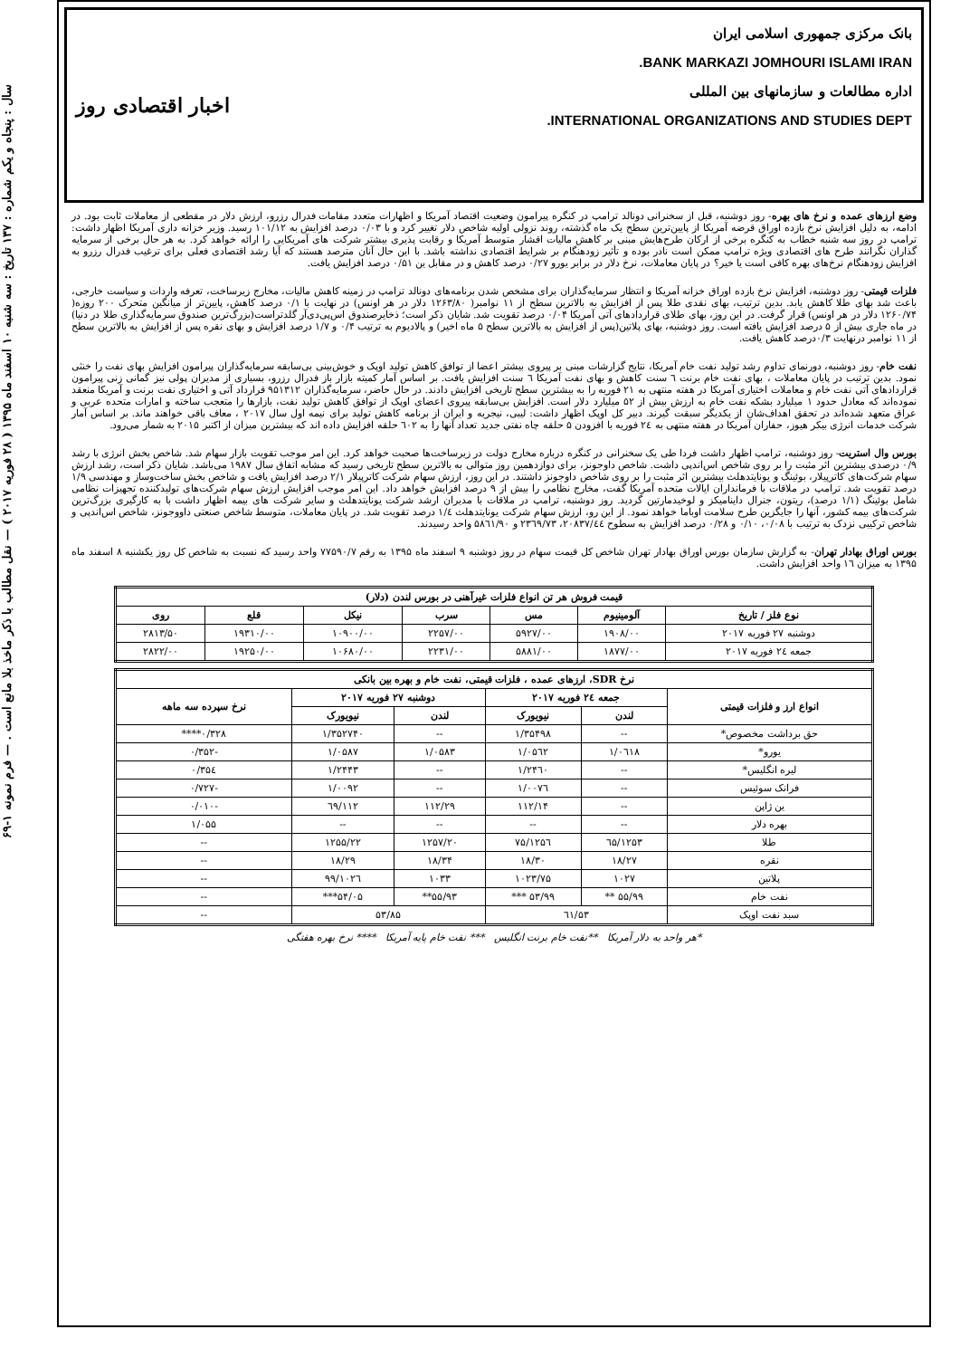سال : پنجاه و یکم شماره : ۱۳۷ تاریخ : سه شنبه ۱۰ اسفند ماه ۱۳۹۵ ( ۲۸ فوریه ۲۰۱۷ ) — نقل مطالب با ذکر ماخذ بلا مانع است . — فرم نمونه ۱-۶۹
بانک مرکزی جمهوری اسلامی ایران
BANK MARKAZI JOMHOURI ISLAMI IRAN.
اداره مطالعات و سازمانهای بین المللی
INTERNATIONAL ORGANIZATIONS AND STUDIES DEPT.
اخبار اقتصادی روز
وضع ارزهای عمده و نرخ های بهره- روز دوشنبه، قبل از سخنرانی دونالد ترامپ در کنگره پیرامون وضعیت اقتصاد آمریکا و اظهارات متعدد مقامات فدرال رزرو، ارزش دلار در مقطعی از معاملات ثابت بود. در ادامه، به دلیل افزایش نرخ بازده اوراق قرضه آمریکا از پایین‌ترین سطح یک ماه گذشته، روند نزولی اولیه شاخص دلار تغییر کرد و با ۰/۰۳ درصد افزایش به ۱۰۱/۱۲ رسید. وزیر خزانه داری آمریکا اظهار داشت: ترامپ در روز سه شنبه خطاب به کنگره برخی از ارکان طرح‌هایش مبنی بر کاهش مالیات اقشار متوسط آمریکا و رقابت پذیری بیشتر شرکت های آمریکایی را ارائه خواهد کرد. به هر حال برخی از سرمایه گذاران نگرانند طرح های اقتصادی ویژه ترامپ ممکن است نادر بوده و تأثیر زودهنگام بر شرایط اقتصادی نداشته باشد. با این حال آنان مترصد هستند که آیا رشد اقتصادی فعلی برای ترغیب فدرال رزرو به افزایش زودهنگام نرخ‌های بهره کافی است یا خیر؟ در پایان معاملات، نرخ دلار در برابر یورو ۰/۲۷ درصد کاهش و در مقابل ین ۰/۵۱ درصد افزایش یافت.
فلزات قیمتی- روز دوشنبه، افزایش نرخ بازده اوراق خزانه آمریکا و انتظار سرمایه‌گذاران برای مشخص شدن برنامه‌های دونالد ترامپ در زمینه کاهش مالیات، مخارج زیرساخت، تعرفه واردات و سیاست خارجی، باعث شد بهای طلا کاهش یابد. بدین ترتیب، بهای نقدی طلا پس از افزایش به بالاترین سطح از ۱۱ نوامبر( ۱۲۶۳/۸۰ دلار در هر اونس) در نهایت با ۰/۱ درصد کاهش، پایین‌تر از میانگین متحرک ۲۰۰ روزه( ۱۲۶۰/۷۴ دلار در هر اونس) قرار گرفت. در این روز، بهای طلای قراردادهای آتی آمریکا ۰/۰۴ درصد تقویت شد. شایان ذکر است؛ ذخایرصندوق اس‌پی‌دی‌آر گلدتراست(بزرگ‌ترین صندوق سرمایه‌گذاری طلا در دنیا) در ماه جاری بیش از ۵ درصد افزایش یافته است. روز دوشنبه، بهای پلاتین(پس از افزایش به بالاترین سطح ۵ ماه اخیر) و پالادیوم به ترتیب ۰/۴ و ۱/۷ درصد افزایش و بهای نقره پس از افزایش به بالاترین سطح از ۱۱ نوامبر درنهایت ۰/۳درصد کاهش یافت.
نفت خام- روز دوشنبه، دورنمای تداوم رشد تولید نفت خام آمریکا، نتایج گزارشات مبنی بر پیروی بیشتر اعضا از توافق کاهش تولید اوپک و خوش‌بینی بی‌سابقه سرمایه‌گذاران پیرامون افزایش بهای نفت را خنثی نمود. بدین ترتیب در پایان معاملات ، بهای نفت خام برنت ٦ سنت کاهش و بهای نفت آمریکا ٦ سنت افزایش یافت. بر اساس آمار کمیته بازار باز فدرال رزرو، بسیاری از مدیران پولی نیز گمانی زنی پیرامون قراردادهای آتی نفت خام و معاملات اختیاری آمریکا در هفته منتهی به ۲۱ فوریه را به بیشترین سطح تاریخی افزایش دادند. در حال حاضر، سرمایه‌گذاران ۹۵۱۳۱۲ قرارداد آتی و اختیاری نفت برنت و آمریکا منعقد نموده‌اند که معادل حدود ۱ میلیارد بشکه نفت خام به ارزش بیش از ۵۲ میلیارد دلار است. افزایش بی‌سابقه پیروی اعضای اوپک از توافق کاهش تولید نفت، بازارها را متعجب ساخته و امارات متحده عربی و عراق متعهد شده‌اند در تحقق اهداف‌شان از یکدیگر سبقت گیرند. دبیر کل اوپک اظهار داشت: لیبی، نیجریه و ایران از برنامه کاهش تولید برای نیمه اول سال ۲۰۱۷ ، معاف باقی خواهند ماند. بر اساس آمار شرکت خدمات انرژی بیکر هیوز، حفاران آمریکا در هفته منتهی به ۲٤ فوریه با افزودن ۵ حلقه چاه نفتی جدید تعداد آنها را به ٦۰۲ حلقه افزایش داده اند که بیشترین میزان از اکتبر ۲۰۱۵ به شمار می‌رود.
بورس وال استریت- روز دوشنبه، ترامپ اظهار داشت فردا طی یک سخنرانی در کنگره درباره مخارج دولت در زیرساخت‌ها صحبت خواهد کرد. این امر موجب تقویت بازار سهام شد. شاخص بخش انرژی با رشد ۰/۹ درصدی بیشترین اثر مثبت را بر روی شاخص اس‌اندپی داشت. شاخص داوجونز، برای دوازدهمین روز متوالی به بالاترین سطح تاریخی رسید که مشابه اتفاق سال ۱۹۸۷ می‌باشد. شایان ذکر است، رشد ارزش سهام شرکت‌های کاترپیلار، بوئینگ و یونایتدهلث بیشترین اثر مثبت را بر روی شاخص داوجونز داشتند. در این روز، ارزش سهام شرکت کاترپیلار ۲/۱ درصد افزایش یافت و شاخص بخش ساخت‌وساز و مهندسی ۱/۹ درصد تقویت شد. ترامپ در ملاقات با فرمانداران ایالات متحده آمریکا گفت، مخارج نظامی را بیش از ۹ درصد افزایش خواهد داد. این امر موجب افزایش ارزش سهام شرکت‌های تولیدکننده تجهیزات نظامی شامل بوئینگ (۱/۱ درصد)، ریتون، جنرال داینامیکز و لوخیدمارتین گردید. روز دوشنبه، ترامپ در ملاقات با مدیران ارشد شرکت یونایتدهلث و سایر شرکت های بیمه اظهار داشت با به کارگیری بزرگ‌ترین شرکت‌های بیمه کشور، آنها را جایگزین طرح سلامت اوباما خواهد نمود. از این رو، ارزش سهام شرکت یونایتدهلث ۱/٤ درصد تقویت شد. در پایان معاملات، متوسط شاخص صنعتی داووجونز، شاخص اس‌اندپی و شاخص ترکیبی نزدک به ترتیب با ۰/۰۸، ۰/۱۰ و ۰/۲۸ درصد افزایش به سطوح ۲۰۸۳۷/٤٤، ۲۳٦۹/۷۳ و ۵۸٦۱/۹۰ واحد رسیدند.
بورس اوراق بهادار تهران- به گزارش سازمان بورس اوراق بهادار تهران شاخص کل قیمت سهام در روز دوشنبه ۹ اسفند ماه ۱۳۹۵ به رقم ۷۷۵۹۰/۷ واحد رسید که نسبت به شاخص کل روز یکشنبه ۸ اسفند ماه ۱۳۹۵ به میزان ۱٦ واحد افزایش داشت.
| قیمت فروش هر تن انواع فلزات غیرآهنی در بورس لندن (دلار) | | | | | | |
| --- | --- | --- | --- | --- | --- | --- |
| نوع فلز / تاریخ | آلومینیوم | مس | سرب | نیکل | قلع | روی |
| دوشنبه ۲۷ فوریه ۲۰۱۷ | ۱۹۰۸/۰۰ | ۵۹۲۷/۰۰ | ۲۲۵۷/۰۰ | ۱۰۹۰۰/۰۰ | ۱۹۳۱۰/۰۰ | ۲۸۱۳/۵۰ |
| جمعه ۲٤ فوریه ۲۰۱۷ | ۱۸۷۷/۰۰ | ۵۸۸۱/۰۰ | ۲۲۳۱/۰۰ | ۱۰۶۸۰/۰۰ | ۱۹۲۵۰/۰۰ | ۲۸۲۲/۰۰ |
| نرخ SDR، ارزهای عمده ، فلزات قیمتی، نفت خام و بهره بین بانکی | | | | | |
| --- | --- | --- | --- | --- | --- |
| انواع ارز و فلزات قیمتی | جمعه ۲٤ فوریه ۲۰۱۷ | | دوشنبه ۲۷ فوریه ۲۰۱۷ | | نرخ سپرده سه ماهه |
| | لندن | نیویورک | لندن | نیویورک | |
| حق برداشت مخصوص* | -- | ۱/۳۵۴۹۸ | -- | ۱/۳۵۲۷۴۰ | ۰/۳۲۸**** |
| یورو* | ۱/۰٦۱۸ | ۱/۰۵٦۲ | ۱/۰۵۸۳ | ۱/۰۵۸۷ | -۰/۳۵۲ |
| لیره انگلیس* | -- | ۱/۲۴٦۰ | -- | ۱/۲۴۴۳ | ۰/۳۵٤ |
| فرانک سوئیس | -- | ۱/۰۰۷٦ | -- | ۱/۰۰۹۲ | -۰/۷۲۷ |
| ین ژاپن | -- | ۱۱۲/۱۴ | ۱۱۲/۲۹ | ۱۱۲/٦۹ | -۰/۰۱۰ |
| بهره دلار | -- | -- | -- | -- | ۱/۰۵۵ |
| طلا | ۱۲۵۳/٦۵ | ۱۲۵٦/۷۵ | ۱۲۵۷/۲۰ | ۱۲۵۵/۲۲ | -- |
| نقره | ۱۸/۲۷ | ۱۸/۳۰ | ۱۸/۳۴ | ۱۸/۲۹ | -- |
| پلاتین | ۱۰۲۷ | ۱۰۲۳/۷۵ | ۱۰۳۳ | ۱۰۲٦/۹۹ | -- |
| نفت خام | ۵۵/۹۹ ** | ۵۳/۹۹ *** | ۵۵/۹۳** | ۵۴/۰۵*** | -- |
| سبد نفت اوپک | ۵۳/٦۱ | | ۵۳/۸۵ | | -- |
*هر واحد به دلار آمریکا **نفت خام برنت انگلیس *** نفت خام پایه آمریکا **** نرخ بهره هفتگی